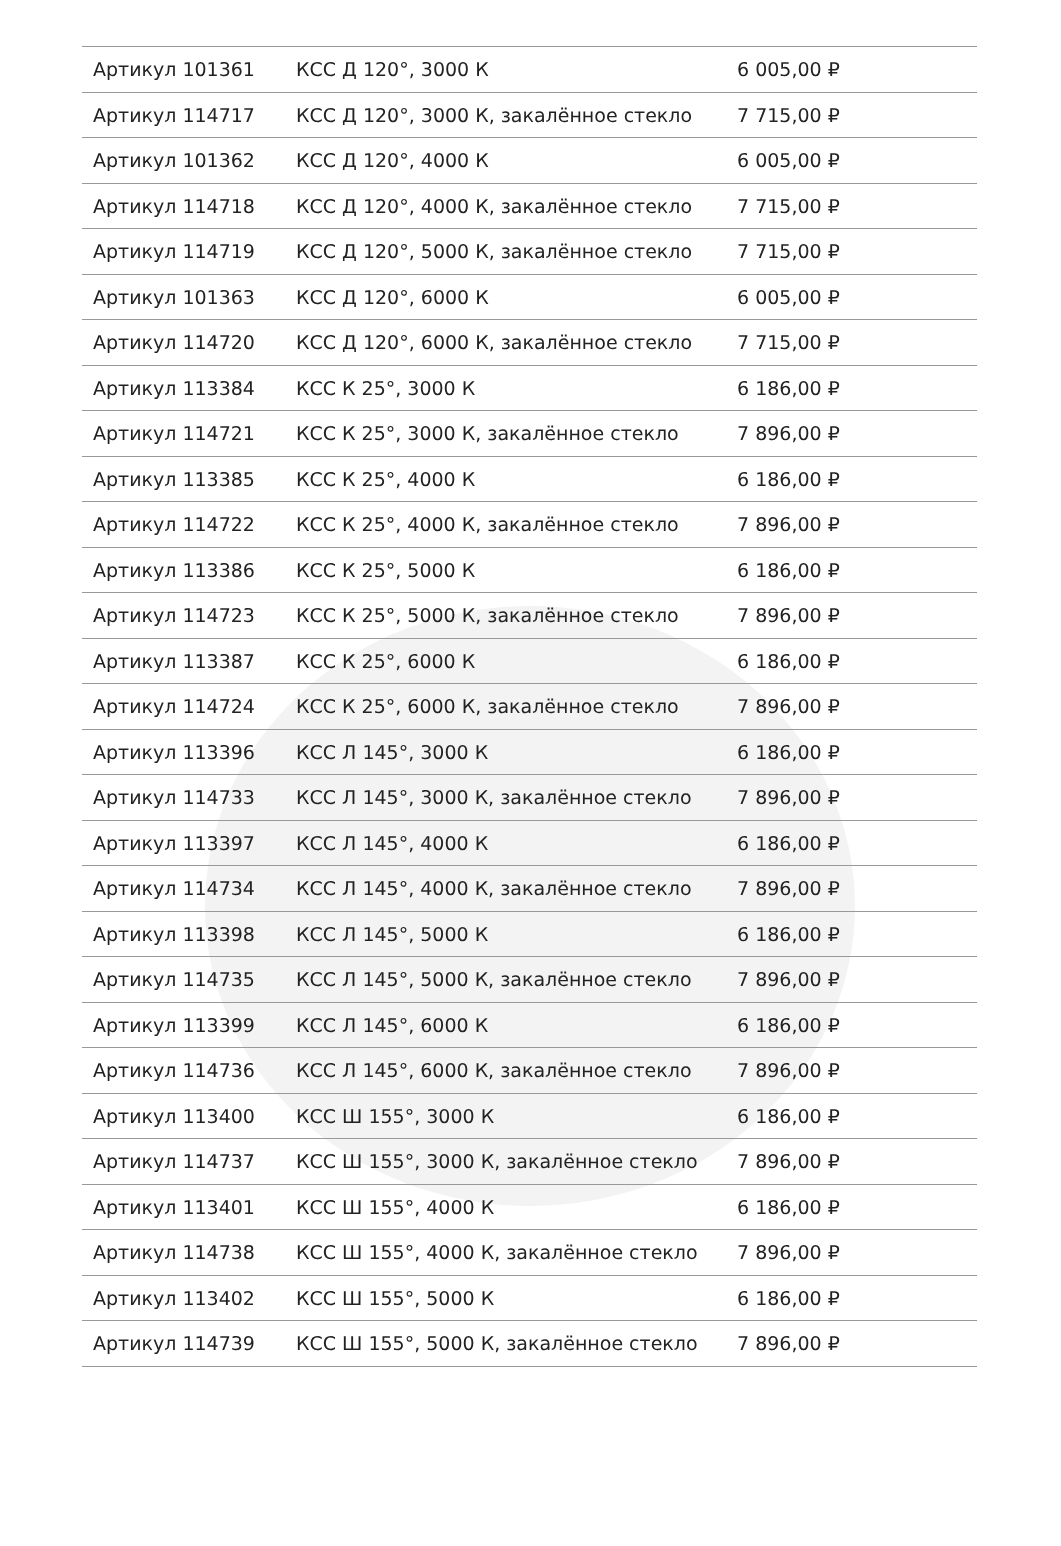| Артикул 101361 | КСС Д 120°, 3000 К | 6 005,00 ₽ |
| Артикул 114717 | КСС Д 120°, 3000 К, закалённое стекло | 7 715,00 ₽ |
| Артикул 101362 | КСС Д 120°, 4000 К | 6 005,00 ₽ |
| Артикул 114718 | КСС Д 120°, 4000 К, закалённое стекло | 7 715,00 ₽ |
| Артикул 114719 | КСС Д 120°, 5000 К, закалённое стекло | 7 715,00 ₽ |
| Артикул 101363 | КСС Д 120°, 6000 К | 6 005,00 ₽ |
| Артикул 114720 | КСС Д 120°, 6000 К, закалённое стекло | 7 715,00 ₽ |
| Артикул 113384 | КСС К 25°, 3000 К | 6 186,00 ₽ |
| Артикул 114721 | КСС К 25°, 3000 К, закалённое стекло | 7 896,00 ₽ |
| Артикул 113385 | КСС К 25°, 4000 К | 6 186,00 ₽ |
| Артикул 114722 | КСС К 25°, 4000 К, закалённое стекло | 7 896,00 ₽ |
| Артикул 113386 | КСС К 25°, 5000 К | 6 186,00 ₽ |
| Артикул 114723 | КСС К 25°, 5000 К, закалённое стекло | 7 896,00 ₽ |
| Артикул 113387 | КСС К 25°, 6000 К | 6 186,00 ₽ |
| Артикул 114724 | КСС К 25°, 6000 К, закалённое стекло | 7 896,00 ₽ |
| Артикул 113396 | КСС Л 145°, 3000 К | 6 186,00 ₽ |
| Артикул 114733 | КСС Л 145°, 3000 К, закалённое стекло | 7 896,00 ₽ |
| Артикул 113397 | КСС Л 145°, 4000 К | 6 186,00 ₽ |
| Артикул 114734 | КСС Л 145°, 4000 К, закалённое стекло | 7 896,00 ₽ |
| Артикул 113398 | КСС Л 145°, 5000 К | 6 186,00 ₽ |
| Артикул 114735 | КСС Л 145°, 5000 К, закалённое стекло | 7 896,00 ₽ |
| Артикул 113399 | КСС Л 145°, 6000 К | 6 186,00 ₽ |
| Артикул 114736 | КСС Л 145°, 6000 К, закалённое стекло | 7 896,00 ₽ |
| Артикул 113400 | КСС Ш 155°, 3000 К | 6 186,00 ₽ |
| Артикул 114737 | КСС Ш 155°, 3000 К, закалённое стекло | 7 896,00 ₽ |
| Артикул 113401 | КСС Ш 155°, 4000 К | 6 186,00 ₽ |
| Артикул 114738 | КСС Ш 155°, 4000 К, закалённое стекло | 7 896,00 ₽ |
| Артикул 113402 | КСС Ш 155°, 5000 К | 6 186,00 ₽ |
| Артикул 114739 | КСС Ш 155°, 5000 К, закалённое стекло | 7 896,00 ₽ |